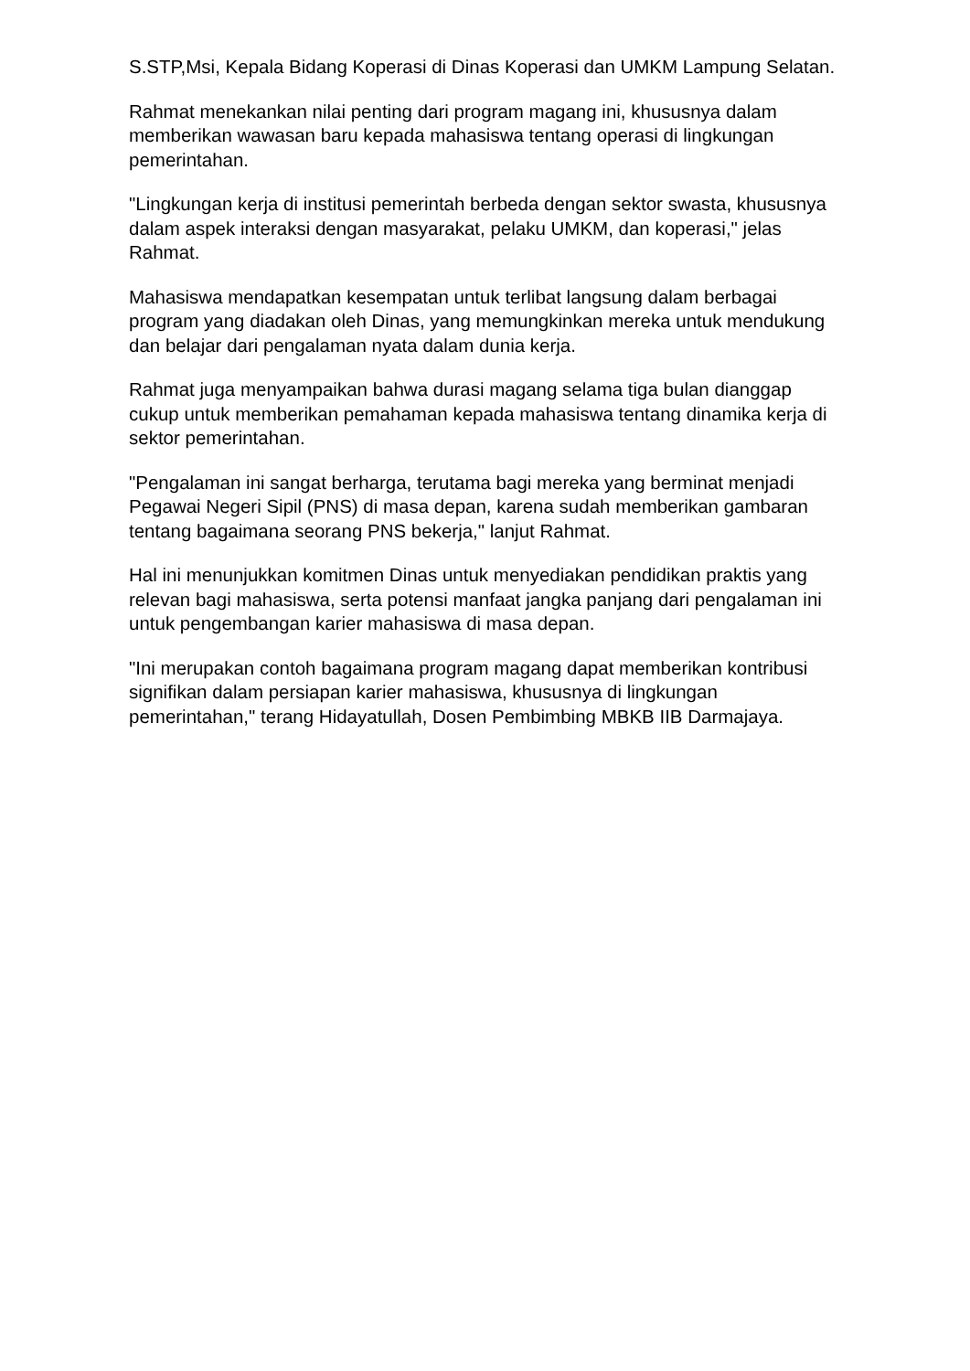S.STP,Msi, Kepala Bidang Koperasi di Dinas Koperasi dan UMKM Lampung Selatan.
Rahmat menekankan nilai penting dari program magang ini, khususnya dalam memberikan wawasan baru kepada mahasiswa tentang operasi di lingkungan pemerintahan.
"Lingkungan kerja di institusi pemerintah berbeda dengan sektor swasta, khususnya dalam aspek interaksi dengan masyarakat, pelaku UMKM, dan koperasi," jelas Rahmat.
Mahasiswa mendapatkan kesempatan untuk terlibat langsung dalam berbagai program yang diadakan oleh Dinas, yang memungkinkan mereka untuk mendukung dan belajar dari pengalaman nyata dalam dunia kerja.
Rahmat juga menyampaikan bahwa durasi magang selama tiga bulan dianggap cukup untuk memberikan pemahaman kepada mahasiswa tentang dinamika kerja di sektor pemerintahan.
"Pengalaman ini sangat berharga, terutama bagi mereka yang berminat menjadi Pegawai Negeri Sipil (PNS) di masa depan, karena sudah memberikan gambaran tentang bagaimana seorang PNS bekerja," lanjut Rahmat.
Hal ini menunjukkan komitmen Dinas untuk menyediakan pendidikan praktis yang relevan bagi mahasiswa, serta potensi manfaat jangka panjang dari pengalaman ini untuk pengembangan karier mahasiswa di masa depan.
"Ini merupakan contoh bagaimana program magang dapat memberikan kontribusi signifikan dalam persiapan karier mahasiswa, khususnya di lingkungan pemerintahan," terang Hidayatullah, Dosen Pembimbing MBKB IIB Darmajaya.